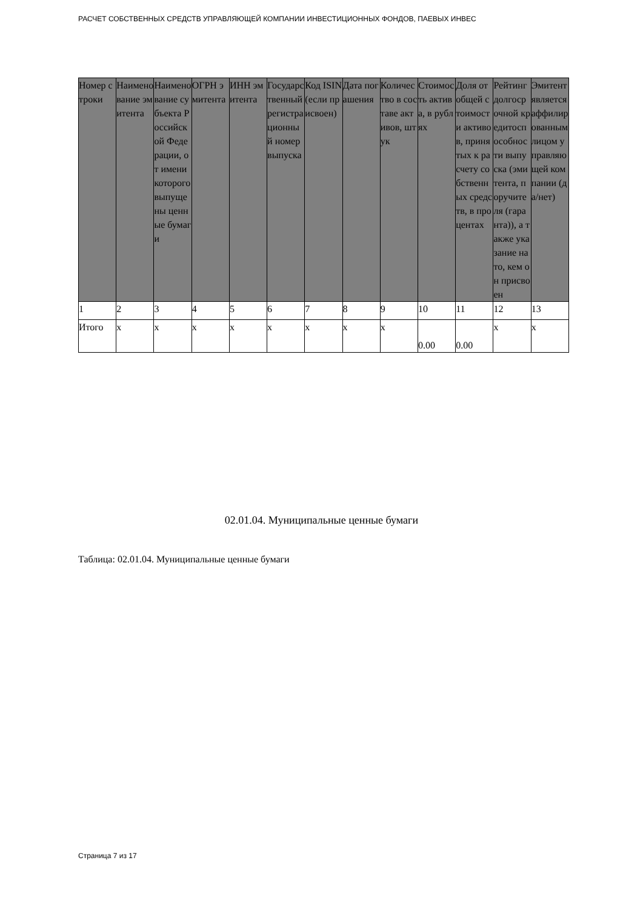РАСЧЕТ СОБСТВЕННЫХ СРЕДСТВ УПРАВЛЯЮЩЕЙ КОМПАНИИ ИНВЕСТИЦИОННЫХ ФОНДОВ, ПАЕВЫХ ИНВЕС
| Номер строки | Наименование эмитента | Наименование субъекта Российской Федерации, от имени которого выпущены ценные бумаги | ОГРН эмитента | ИНН эмитента | Государственный регистрационный номер выпуска | Код ISIN (если присвоен) | Дата погашения | Количество в составе активов, штук | Стоимость актива, в рублях | Доля от общей стоимости активов, принятых к расчету собственных средств, в процентах | Рейтинг долгосрочной кредитоспособности выпуска (эмитента, поручителя (гаранта)), а также указание на то, кем он присвоен | Эмитент является аффилированным лицом управляющей компании (да/нет) |
| --- | --- | --- | --- | --- | --- | --- | --- | --- | --- | --- | --- | --- |
| 1 | 2 | 3 | 4 | 5 | 6 | 7 | 8 | 9 | 10 | 11 | 12 | 13 |
| Итого | x | x | x | x | x | x | x | x | 0.00 | 0.00 | x | x |
02.01.04. Муниципальные ценные бумаги
Таблица: 02.01.04. Муниципальные ценные бумаги
Страница 7 из 17